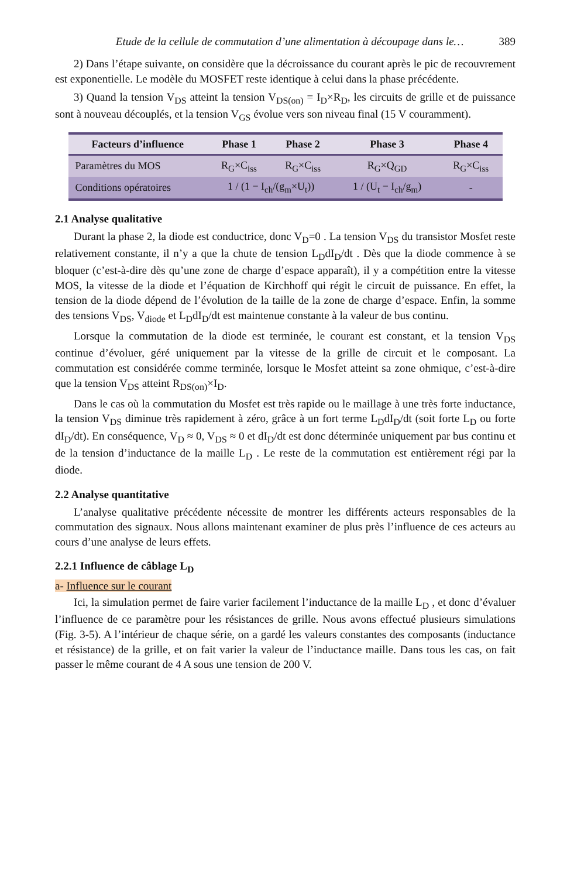Etude de la cellule de commutation d’une alimentation à découpage dans le… 389
2) Dans l’étape suivante, on considère que la décroissance du courant après le pic de recouvrement est exponentielle. Le modèle du MOSFET reste identique à celui dans la phase précédente.
3) Quand la tension V<sub>DS</sub> atteint la tension V<sub>DS(on)</sub> = I<sub>D</sub>×R<sub>D</sub>, les circuits de grille et de puissance sont à nouveau découplés, et la tension V<sub>GS</sub> évolue vers son niveau final (15 V couramment).
| Facteurs d’influence | Phase 1 | Phase 2 | Phase 3 | Phase 4 |
| --- | --- | --- | --- | --- |
| Paramètres du MOS | R<sub>G</sub>×C<sub>iss</sub> | R<sub>G</sub>×C<sub>iss</sub> | R<sub>G</sub>×Q<sub>GD</sub> | R<sub>G</sub>×C<sub>iss</sub> |
| Conditions opératoires | 1 / (1 − I<sub>ch</sub>/(g<sub>m</sub>×U<sub>t</sub>)) | | 1 / (U<sub>t</sub> − I<sub>ch</sub>/g<sub>m</sub>) | - |
2.1 Analyse qualitative
Durant la phase 2, la diode est conductrice, donc V<sub>D</sub>=0 . La tension V<sub>DS</sub> du transistor Mosfet reste relativement constante, il n’y a que la chute de tension L<sub>D</sub>dI<sub>D</sub>/dt . Dès que la diode commence à se bloquer (c’est-à-dire dès qu’une zone de charge d’espace apparaît), il y a compétition entre la vitesse MOS, la vitesse de la diode et l’équation de Kirchhoff qui régit le circuit de puissance. En effet, la tension de la diode dépend de l’évolution de la taille de la zone de charge d’espace. Enfin, la somme des tensions V<sub>DS</sub>, V<sub>diode</sub> et L<sub>D</sub>dI<sub>D</sub>/dt est maintenue constante à la valeur de bus continu.
Lorsque la commutation de la diode est terminée, le courant est constant, et la tension V<sub>DS</sub> continue d’évoluer, géré uniquement par la vitesse de la grille de circuit et le composant. La commutation est considérée comme terminée, lorsque le Mosfet atteint sa zone ohmique, c’est-à-dire que la tension V<sub>DS</sub> atteint R<sub>DS(on)</sub>×I<sub>D</sub>.
Dans le cas où la commutation du Mosfet est très rapide ou le maillage à une très forte inductance, la tension V<sub>DS</sub> diminue très rapidement à zéro, grâce à un fort terme L<sub>D</sub>dI<sub>D</sub>/dt (soit forte L<sub>D</sub> ou forte dI<sub>D</sub>/dt). En conséquence, V<sub>D</sub> ≈ 0, V<sub>DS</sub> ≈ 0 et dI<sub>D</sub>/dt est donc déterminée uniquement par bus continu et de la tension d’inductance de la maille L<sub>D</sub> . Le reste de la commutation est entièrement régi par la diode.
2.2 Analyse quantitative
L’analyse qualitative précédente nécessite de montrer les différents acteurs responsables de la commutation des signaux. Nous allons maintenant examiner de plus près l’influence de ces acteurs au cours d’une analyse de leurs effets.
2.2.1 Influence de câblage L<sub>D</sub>
a- Influence sur le courant
Ici, la simulation permet de faire varier facilement l’inductance de la maille L<sub>D</sub> , et donc d’évaluer l’influence de ce paramètre pour les résistances de grille. Nous avons effectué plusieurs simulations (Fig. 3-5). A l’intérieur de chaque série, on a gardé les valeurs constantes des composants (inductance et résistance) de la grille, et on fait varier la valeur de l’inductance maille. Dans tous les cas, on fait passer le même courant de 4 A sous une tension de 200 V.